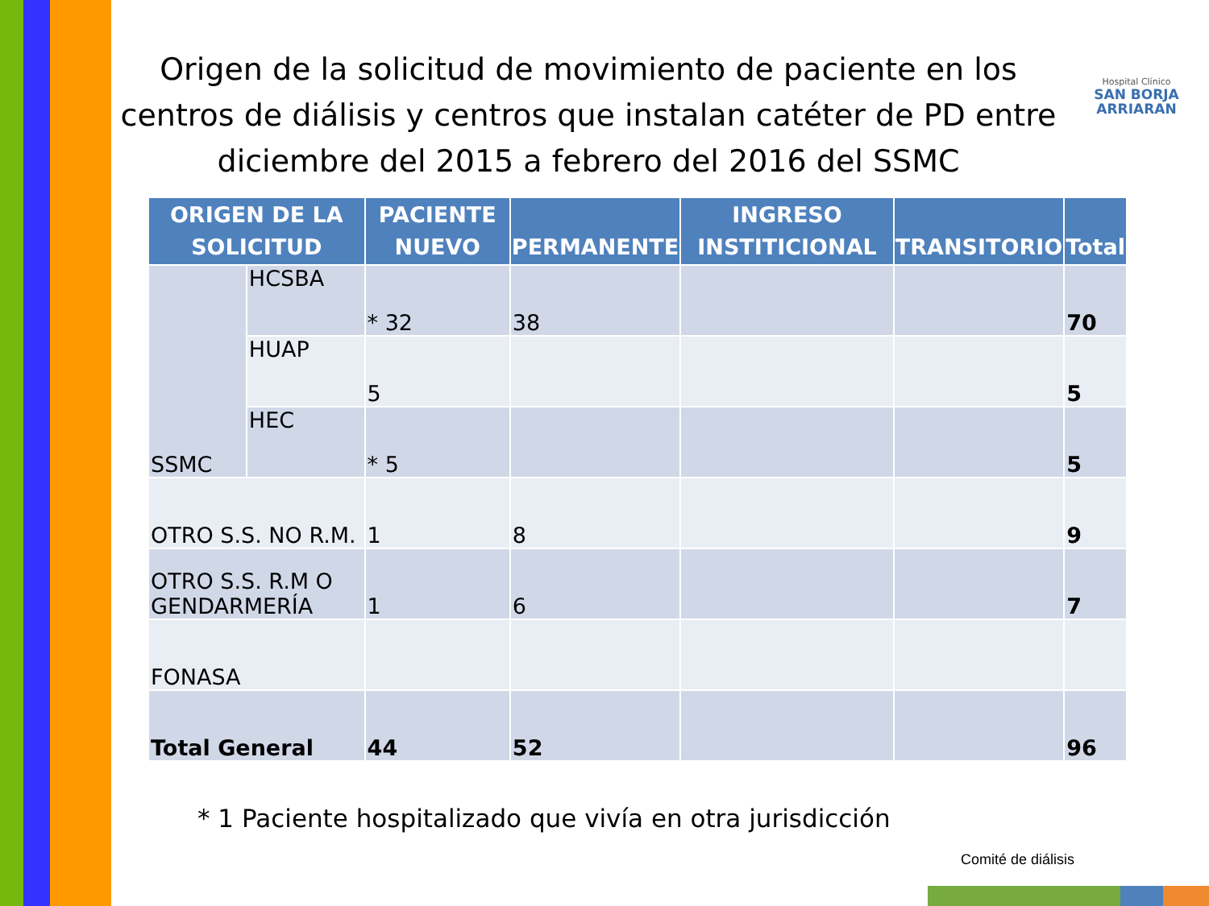Origen de la solicitud de movimiento de paciente en los centros de diálisis y centros que instalan catéter de PD entre diciembre del 2015 a febrero del 2016 del SSMC
Hospital Clínico
SAN BORJA ARRIARAN
| ORIGEN DE LA SOLICITUD | | PACIENTE NUEVO | PERMANENTE | INGRESO INSTITICIONAL | TRANSITORIO | Total |
| --- | --- | --- | --- | --- | --- | --- |
| SSMC | HCSBA | * 32 | 38 | | | 70 |
| | HUAP | 5 | | | | 5 |
| | HEC | * 5 | | | | 5 |
| OTRO S.S. NO R.M. | | 1 | 8 | | | 9 |
| OTRO S.S. R.M O GENDARMERÍA | | 1 | 6 | | | 7 |
| FONASA | | | | | | |
| Total General | | 44 | 52 | | | 96 |
* 1 Paciente hospitalizado que vivía en otra jurisdicción
Comité de diálisis